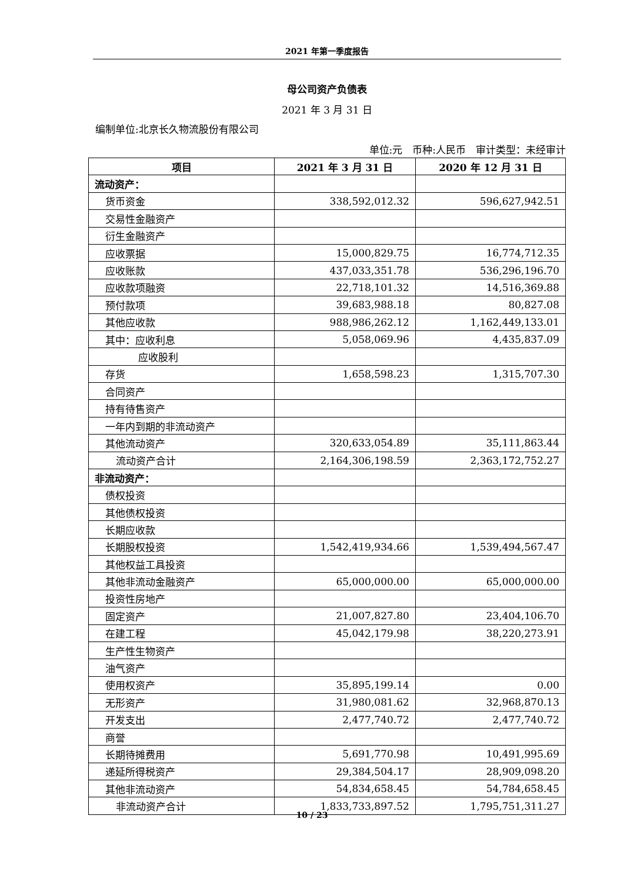2021 年第一季度报告
母公司资产负债表
2021 年 3 月 31 日
编制单位:北京长久物流股份有限公司
单位:元　币种:人民币　审计类型：未经审计
| 项目 | 2021 年 3 月 31 日 | 2020 年 12 月 31 日 |
| --- | --- | --- |
| 流动资产： | | |
| 货币资金 | 338,592,012.32 | 596,627,942.51 |
| 交易性金融资产 | | |
| 衍生金融资产 | | |
| 应收票据 | 15,000,829.75 | 16,774,712.35 |
| 应收账款 | 437,033,351.78 | 536,296,196.70 |
| 应收款项融资 | 22,718,101.32 | 14,516,369.88 |
| 预付款项 | 39,683,988.18 | 80,827.08 |
| 其他应收款 | 988,986,262.12 | 1,162,449,133.01 |
| 其中：应收利息 | 5,058,069.96 | 4,435,837.09 |
| 应收股利 | | |
| 存货 | 1,658,598.23 | 1,315,707.30 |
| 合同资产 | | |
| 持有待售资产 | | |
| 一年内到期的非流动资产 | | |
| 其他流动资产 | 320,633,054.89 | 35,111,863.44 |
| 流动资产合计 | 2,164,306,198.59 | 2,363,172,752.27 |
| 非流动资产： | | |
| 债权投资 | | |
| 其他债权投资 | | |
| 长期应收款 | | |
| 长期股权投资 | 1,542,419,934.66 | 1,539,494,567.47 |
| 其他权益工具投资 | | |
| 其他非流动金融资产 | 65,000,000.00 | 65,000,000.00 |
| 投资性房地产 | | |
| 固定资产 | 21,007,827.80 | 23,404,106.70 |
| 在建工程 | 45,042,179.98 | 38,220,273.91 |
| 生产性生物资产 | | |
| 油气资产 | | |
| 使用权资产 | 35,895,199.14 | 0.00 |
| 无形资产 | 31,980,081.62 | 32,968,870.13 |
| 开发支出 | 2,477,740.72 | 2,477,740.72 |
| 商誉 | | |
| 长期待摊费用 | 5,691,770.98 | 10,491,995.69 |
| 递延所得税资产 | 29,384,504.17 | 28,909,098.20 |
| 其他非流动资产 | 54,834,658.45 | 54,784,658.45 |
| 非流动资产合计 | 1,833,733,897.52 | 1,795,751,311.27 |
10 / 23